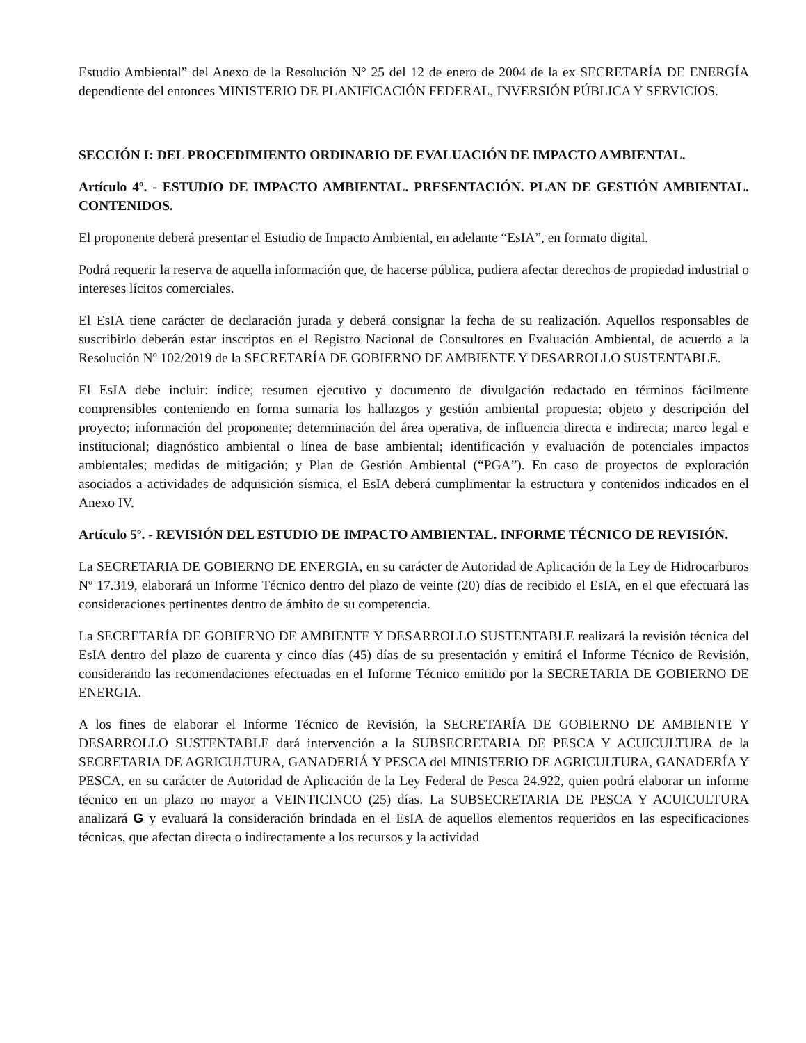Estudio Ambiental” del Anexo de la Resolución N° 25 del 12 de enero de 2004 de la ex SECRETARÍA DE ENERGÍA dependiente del entonces MINISTERIO DE PLANIFICACIÓN FEDERAL, INVERSIÓN PÚBLICA Y SERVICIOS.
SECCIÓN I: DEL PROCEDIMIENTO ORDINARIO DE EVALUACIÓN DE IMPACTO AMBIENTAL.
Artículo 4º. - ESTUDIO DE IMPACTO AMBIENTAL. PRESENTACIÓN. PLAN DE GESTIÓN AMBIENTAL. CONTENIDOS.
El proponente deberá presentar el Estudio de Impacto Ambiental, en adelante “EsIA”, en formato digital.
Podrá requerir la reserva de aquella información que, de hacerse pública, pudiera afectar derechos de propiedad industrial o intereses lícitos comerciales.
El EsIA tiene carácter de declaración jurada y deberá consignar la fecha de su realización. Aquellos responsables de suscribirlo deberán estar inscriptos en el Registro Nacional de Consultores en Evaluación Ambiental, de acuerdo a la Resolución Nº 102/2019 de la SECRETARÍA DE GOBIERNO DE AMBIENTE Y DESARROLLO SUSTENTABLE.
El EsIA debe incluir: índice; resumen ejecutivo y documento de divulgación redactado en términos fácilmente comprensibles conteniendo en forma sumaria los hallazgos y gestión ambiental propuesta; objeto y descripción del proyecto; información del proponente; determinación del área operativa, de influencia directa e indirecta; marco legal e institucional; diagnóstico ambiental o línea de base ambiental; identificación y evaluación de potenciales impactos ambientales; medidas de mitigación; y Plan de Gestión Ambiental (“PGA”). En caso de proyectos de exploración asociados a actividades de adquisición sísmica, el EsIA deberá cumplimentar la estructura y contenidos indicados en el Anexo IV.
Artículo 5º. - REVISIÓN DEL ESTUDIO DE IMPACTO AMBIENTAL. INFORME TÉCNICO DE REVISIÓN.
La SECRETARIA DE GOBIERNO DE ENERGIA, en su carácter de Autoridad de Aplicación de la Ley de Hidrocarburos Nº 17.319, elaborará un Informe Técnico dentro del plazo de veinte (20) días de recibido el EsIA, en el que efectuará las consideraciones pertinentes dentro de ámbito de su competencia.
La SECRETARÍA DE GOBIERNO DE AMBIENTE Y DESARROLLO SUSTENTABLE realizará la revisión técnica del EsIA dentro del plazo de cuarenta y cinco días (45) días de su presentación y emitirá el Informe Técnico de Revisión, considerando las recomendaciones efectuadas en el Informe Técnico emitido por la SECRETARIA DE GOBIERNO DE ENERGIA.
A los fines de elaborar el Informe Técnico de Revisión, la SECRETARÍA DE GOBIERNO DE AMBIENTE Y DESARROLLO SUSTENTABLE dará intervención a la SUBSECRETARIA DE PESCA Y ACUICULTURA de la SECRETARIA DE AGRICULTURA, GANADERIÁ Y PESCA del MINISTERIO DE AGRICULTURA, GANADERÍA Y PESCA, en su carácter de Autoridad de Aplicación de la Ley Federal de Pesca 24.922, quien podrá elaborar un informe técnico en un plazo no mayor a VEINTICINCO (25) días. La SUBSECRETARIA DE PESCA Y ACUICULTURA analizará G y evaluará la consideración brindada en el EsIA de aquellos elementos requeridos en las especificaciones técnicas, que afectan directa o indirectamente a los recursos y la actividad